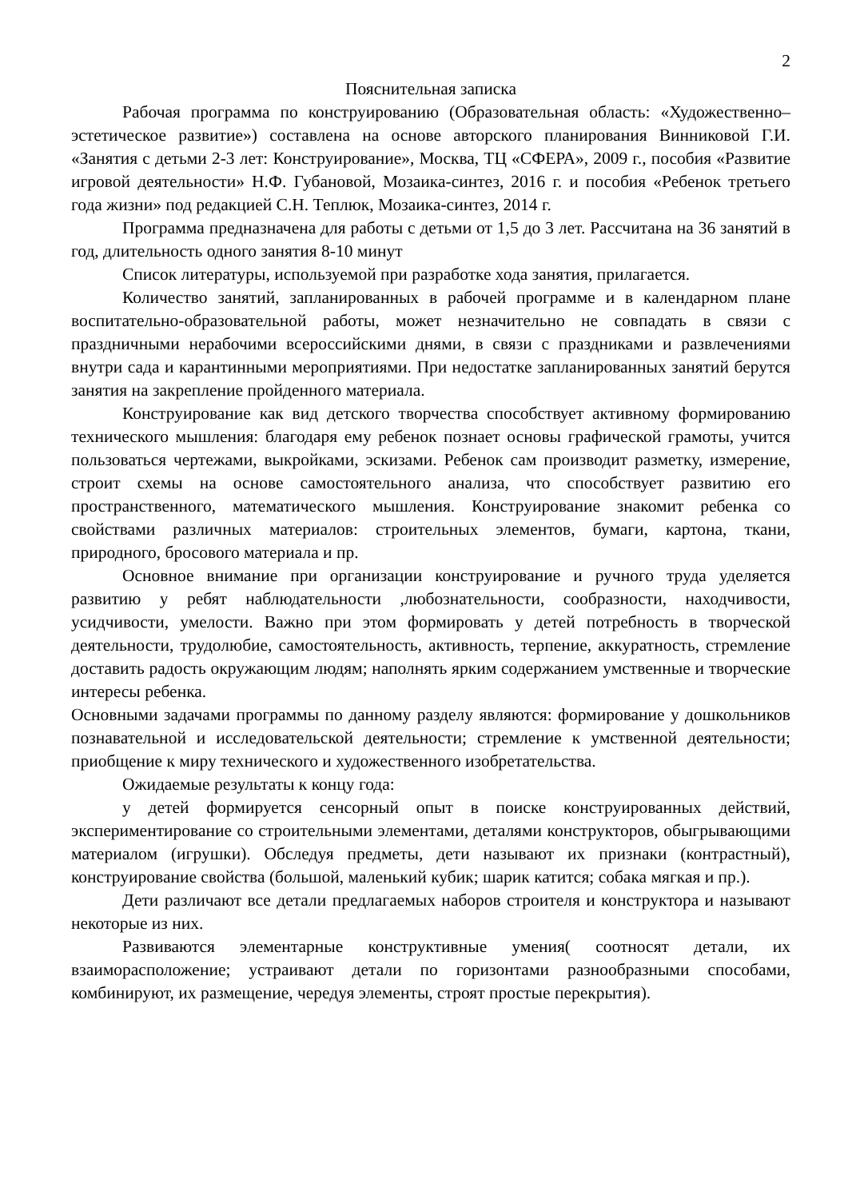2
Пояснительная записка
Рабочая программа по конструированию (Образовательная область: «Художественно–эстетическое развитие») составлена на основе авторского планирования Винниковой Г.И. «Занятия с детьми 2-3 лет: Конструирование», Москва, ТЦ «СФЕРА», 2009 г., пособия «Развитие игровой деятельности» Н.Ф. Губановой, Мозаика-синтез, 2016 г. и пособия «Ребенок третьего года жизни» под редакцией С.Н. Теплюк, Мозаика-синтез, 2014 г.
Программа предназначена для работы с детьми от 1,5 до 3 лет. Рассчитана на 36 занятий в год, длительность одного занятия 8-10 минут
Список литературы, используемой при разработке хода занятия, прилагается.
Количество занятий, запланированных в рабочей программе и в календарном плане воспитательно-образовательной работы, может незначительно не совпадать в связи с праздничными нерабочими всероссийскими днями, в связи с праздниками и развлечениями внутри сада и карантинными мероприятиями. При недостатке запланированных занятий берутся занятия на закрепление пройденного материала.
Конструирование как вид детского творчества способствует активному формированию технического мышления: благодаря ему ребенок познает основы графической грамоты, учится пользоваться чертежами, выкройками, эскизами. Ребенок сам производит разметку, измерение, строит схемы на основе самостоятельного анализа, что способствует развитию его пространственного, математического мышления. Конструирование знакомит ребенка со свойствами различных материалов: строительных элементов, бумаги, картона, ткани, природного, бросового материала и пр.
Основное внимание при организации конструирование и ручного труда уделяется развитию у ребят наблюдательности ,любознательности, сообразности, находчивости, усидчивости, умелости. Важно при этом формировать у детей потребность в творческой деятельности, трудолюбие, самостоятельность, активность, терпение, аккуратность, стремление доставить радость окружающим людям; наполнять ярким содержанием умственные и творческие интересы ребенка.
Основными задачами программы по данному разделу являются: формирование у дошкольников познавательной и исследовательской деятельности; стремление к умственной деятельности; приобщение к миру технического и художественного изобретательства.
Ожидаемые результаты к концу года:
у детей формируется сенсорный опыт в поиске конструированных действий, экспериментирование со строительными элементами, деталями конструкторов, обыгрывающими материалом (игрушки). Обследуя предметы, дети называют их признаки (контрастный), конструирование свойства (большой, маленький кубик; шарик катится; собака мягкая и пр.).
Дети различают все детали предлагаемых наборов строителя и конструктора и называют некоторые из них.
Развиваются элементарные конструктивные умения( соотносят детали, их взаиморасположение; устраивают детали по горизонтами разнообразными способами, комбинируют, их размещение, чередуя элементы, строят простые перекрытия).